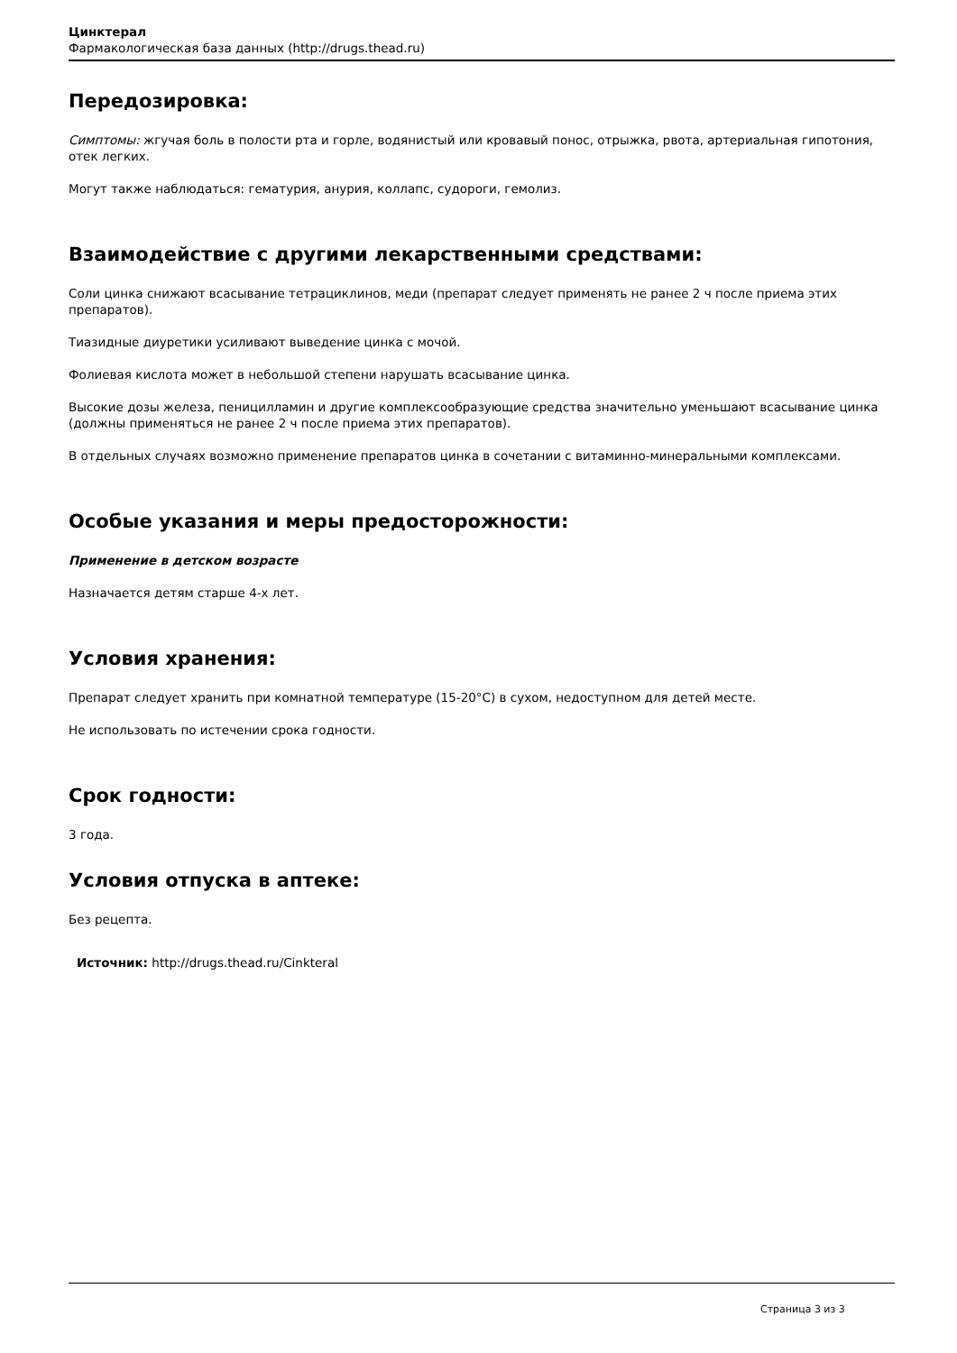Цинктерал
Фармакологическая база данных (http://drugs.thead.ru)
Передозировка:
Симптомы: жгучая боль в полости рта и горле, водянистый или кровавый понос, отрыжка, рвота, артериальная гипотония, отек легких.
Могут также наблюдаться: гематурия, анурия, коллапс, судороги, гемолиз.
Взаимодействие с другими лекарственными средствами:
Соли цинка снижают всасывание тетрациклинов, меди (препарат следует применять не ранее 2 ч после приема этих препаратов).
Тиазидные диуретики усиливают выведение цинка с мочой.
Фолиевая кислота может в небольшой степени нарушать всасывание цинка.
Высокие дозы железа, пеницилламин и другие комплексообразующие средства значительно уменьшают всасывание цинка (должны применяться не ранее 2 ч после приема этих препаратов).
В отдельных случаях возможно применение препаратов цинка в сочетании с витаминно-минеральными комплексами.
Особые указания и меры предосторожности:
Применение в детском возрасте
Назначается детям старше 4-х лет.
Условия хранения:
Препарат следует хранить при комнатной температуре (15-20°C) в сухом, недоступном для детей месте.
Не использовать по истечении срока годности.
Срок годности:
3 года.
Условия отпуска в аптеке:
Без рецепта.
Источник: http://drugs.thead.ru/Cinkteral
Страница 3 из 3